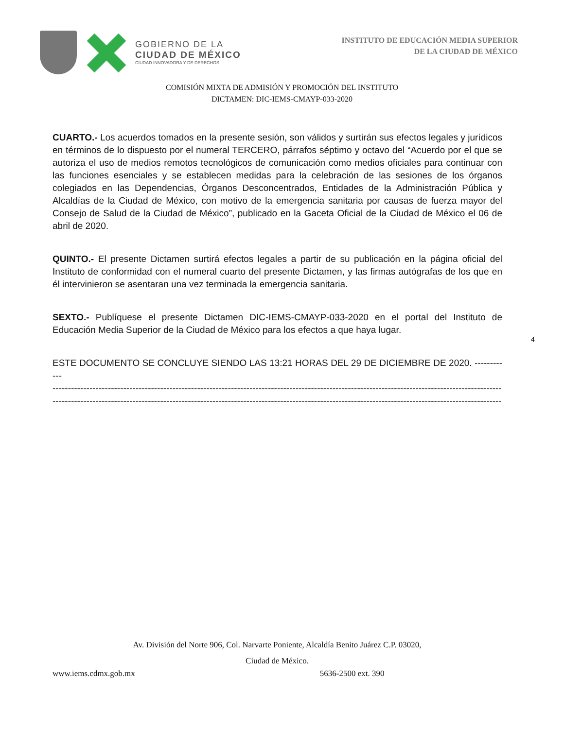GOBIERNO DE LA
CIUDAD DE MÉXICO
CIUDAD INNOVADORA Y DE DERECHOS
INSTITUTO DE EDUCACIÓN MEDIA SUPERIOR
DE LA CIUDAD DE MÉXICO
COMISIÓN MIXTA DE ADMISIÓN Y PROMOCIÓN DEL INSTITUTO
DICTAMEN: DIC-IEMS-CMAYP-033-2020
CUARTO.- Los acuerdos tomados en la presente sesión, son válidos y surtirán sus efectos legales y jurídicos en términos de lo dispuesto por el numeral TERCERO, párrafos séptimo y octavo del “Acuerdo por el que se autoriza el uso de medios remotos tecnológicos de comunicación como medios oficiales para continuar con las funciones esenciales y se establecen medidas para la celebración de las sesiones de los órganos colegiados en las Dependencias, Órganos Desconcentrados, Entidades de la Administración Pública y Alcaldías de la Ciudad de México, con motivo de la emergencia sanitaria por causas de fuerza mayor del Consejo de Salud de la Ciudad de México”, publicado en la Gaceta Oficial de la Ciudad de México el 06 de abril de 2020.
QUINTO.- El presente Dictamen surtirá efectos legales a partir de su publicación en la página oficial del Instituto de conformidad con el numeral cuarto del presente Dictamen, y las firmas autógrafas de los que en él intervinieron se asentaran una vez terminada la emergencia sanitaria.
SEXTO.- Publíquese el presente Dictamen DIC-IEMS-CMAYP-033-2020 en el portal del Instituto de Educación Media Superior de la Ciudad de México para los efectos a que haya lugar.
ESTE DOCUMENTO SE CONCLUYE SIENDO LAS 13:21 HORAS DEL 29 DE DICIEMBRE DE 2020. ------------
------------------------------------------------------------------------------------------------------------------------------------------------------------
----------------------------------------------------------------------------------------------------------------------------------------------------------
4
Av. División del Norte 906, Col. Narvarte Poniente, Alcaldía Benito Juárez C.P. 03020,
Ciudad de México.
www.iems.cdmx.gob.mx 5636-2500 ext. 390